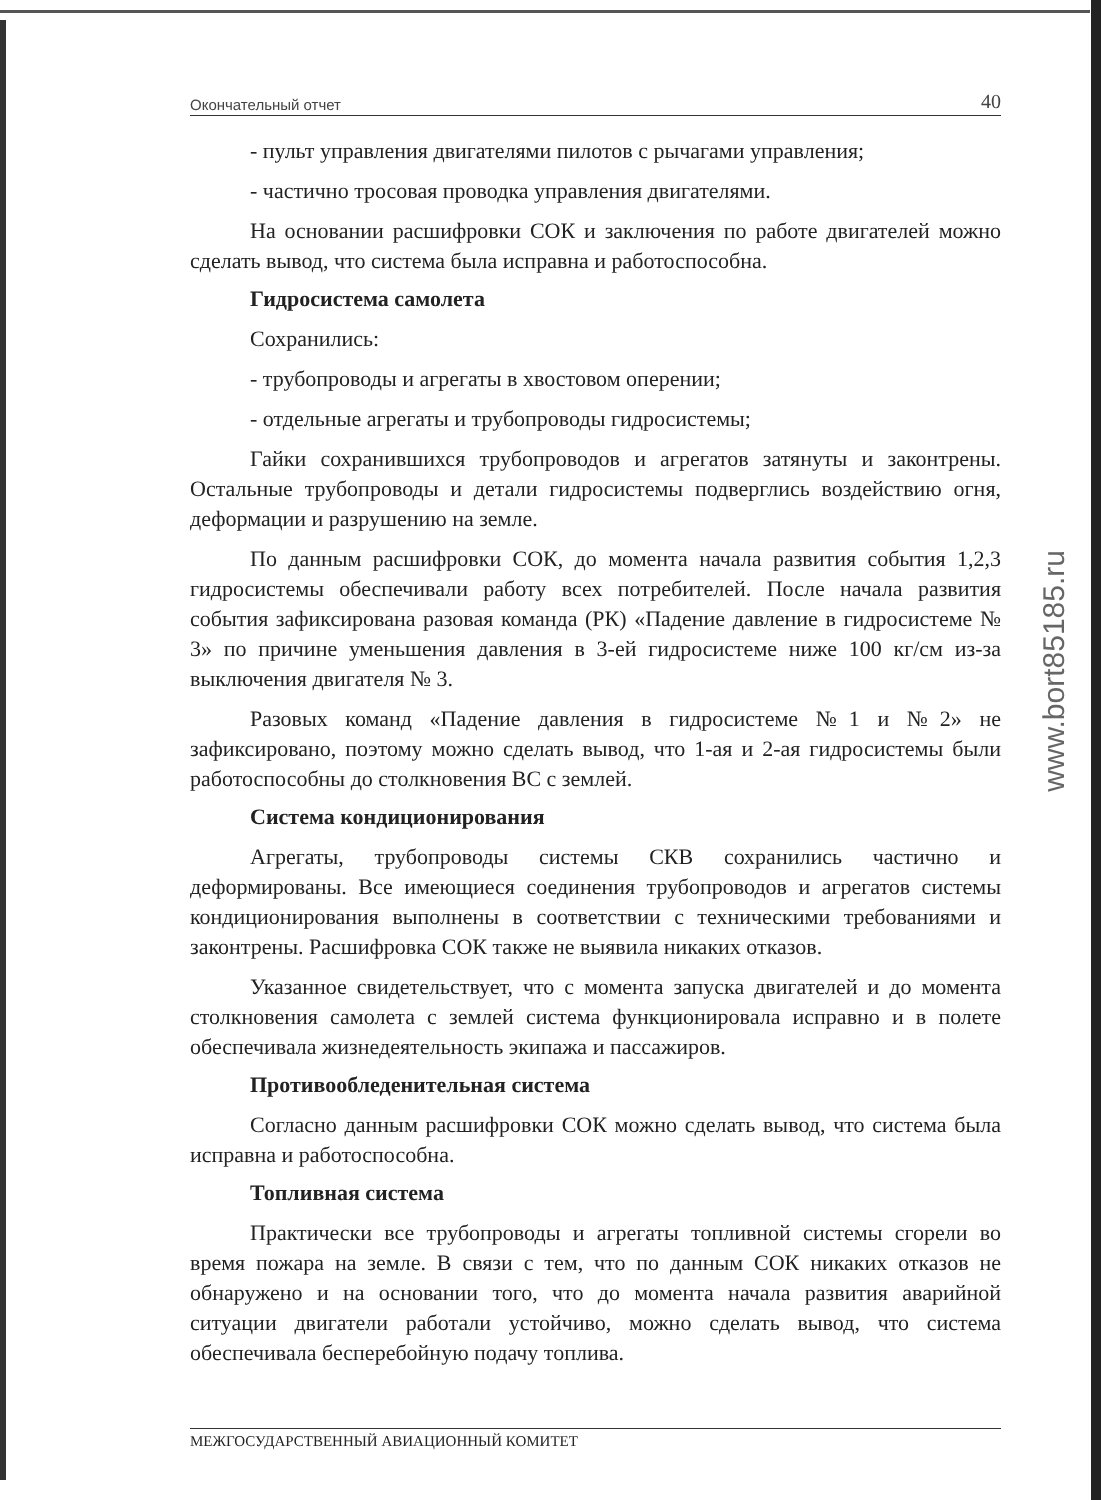Окончательный отчет 40
- пульт управления двигателями пилотов с рычагами управления;
- частично тросовая проводка управления двигателями.
На основании расшифровки СОК и заключения по работе двигателей можно сделать вывод, что система была исправна и работоспособна.
Гидросистема самолета
Сохранились:
- трубопроводы и агрегаты в хвостовом оперении;
- отдельные агрегаты и трубопроводы гидросистемы;
Гайки сохранившихся трубопроводов и агрегатов затянуты и законтрены. Остальные трубопроводы и детали гидросистемы подверглись воздействию огня, деформации и разрушению на земле.
По данным расшифровки СОК, до момента начала развития события 1,2,3 гидросистемы обеспечивали работу всех потребителей. После начала развития события зафиксирована разовая команда (РК) «Падение давление в гидросистеме № 3» по причине уменьшения давления в 3-ей гидросистеме ниже 100 кг/см из-за выключения двигателя № 3.
Разовых команд «Падение давления в гидросистеме №1 и №2» не зафиксировано, поэтому можно сделать вывод, что 1-ая и 2-ая гидросистемы были работоспособны до столкновения ВС с землей.
Система кондиционирования
Агрегаты, трубопроводы системы СКВ сохранились частично и деформированы. Все имеющиеся соединения трубопроводов и агрегатов системы кондиционирования выполнены в соответствии с техническими требованиями и законтрены. Расшифровка СОК также не выявила никаких отказов.
Указанное свидетельствует, что с момента запуска двигателей и до момента столкновения самолета с землей система функционировала исправно и в полете обеспечивала жизнедеятельность экипажа и пассажиров.
Противообледенительная система
Согласно данным расшифровки СОК можно сделать вывод, что система была исправна и работоспособна.
Топливная система
Практически все трубопроводы и агрегаты топливной системы сгорели во время пожара на земле. В связи с тем, что по данным СОК никаких отказов не обнаружено и на основании того, что до момента начала развития аварийной ситуации двигатели работали устойчиво, можно сделать вывод, что система обеспечивала бесперебойную подачу топлива.
МЕЖГОСУДАРСТВЕННЫЙ АВИАЦИОННЫЙ КОМИТЕТ
www.bort85185.ru